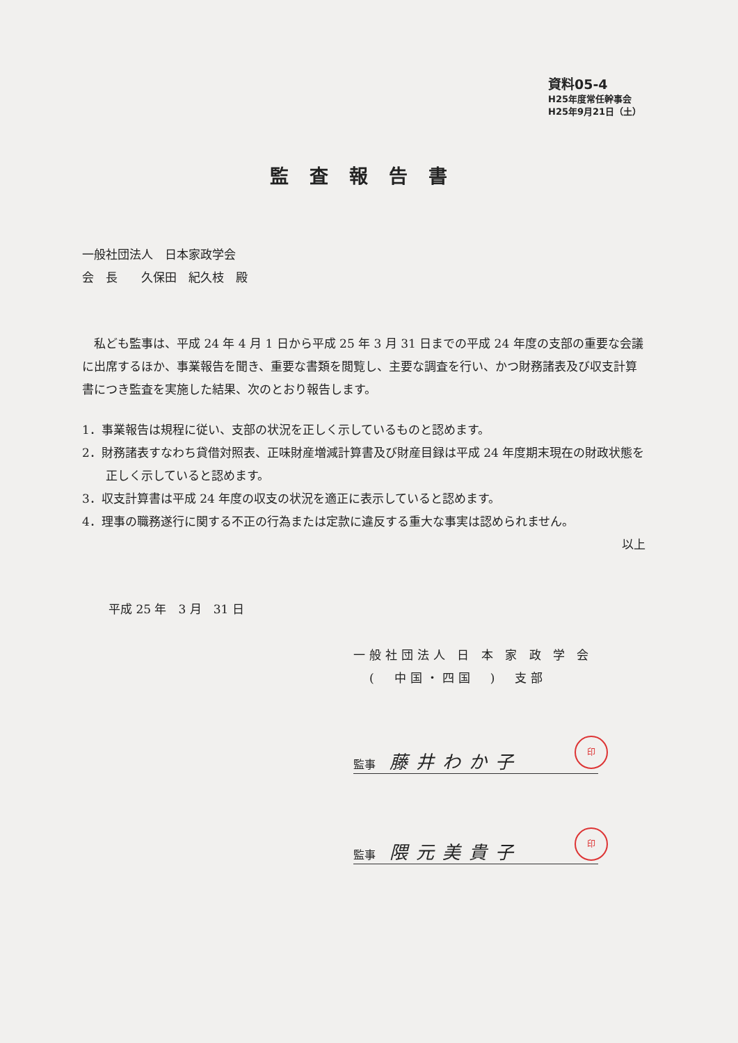資料05-4
H25年度常任幹事会
H25年9月21日（土）
監査報告書
一般社団法人　日本家政学会
会　長　　久保田　紀久枝　殿
　私ども監事は、平成 24 年 4 月 1 日から平成 25 年 3 月 31 日までの平成 24 年度の支部の重要な会議に出席するほか、事業報告を聞き、重要な書類を閲覧し、主要な調査を行い、かつ財務諸表及び収支計算書につき監査を実施した結果、次のとおり報告します。
1．事業報告は規程に従い、支部の状況を正しく示しているものと認めます。
2．財務諸表すなわち貸借対照表、正味財産増減計算書及び財産目録は平成 24 年度期末現在の財政状態を正しく示していると認めます。
3．収支計算書は平成 24 年度の収支の状況を適正に表示していると認めます。
4．理事の職務遂行に関する不正の行為または定款に違反する重大な事実は認められません。
以上
平成 25 年　3 月　31 日
一般社団法人 日 本 家 政 学 会
　(　中国・四国　)　支部
監事 藤井わか子
印
監事 隈元美貴子
印